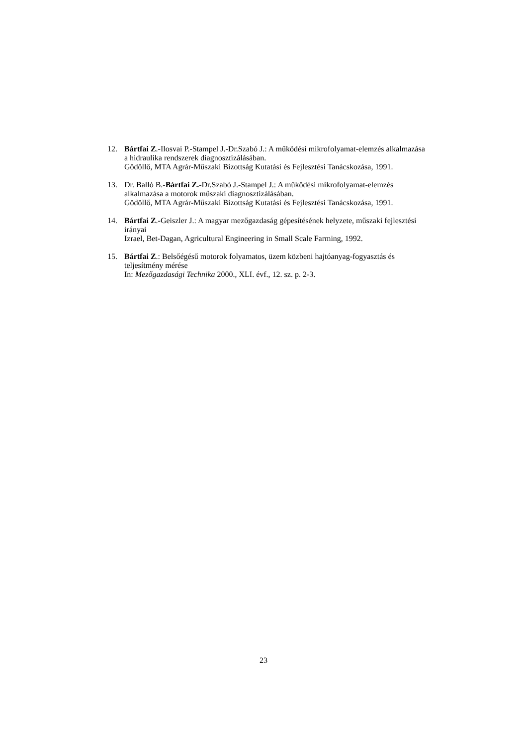12. Bártfai Z.-Ilosvai P.-Stampel J.-Dr.Szabó J.: A működési mikrofolyamat-elemzés alkalmazása a hidraulika rendszerek diagnosztizálásában.
Gödöllő, MTA Agrár-Műszaki Bizottság Kutatási és Fejlesztési Tanácskozása, 1991.
13. Dr. Balló B.-Bártfai Z.-Dr.Szabó J.-Stampel J.: A működési mikrofolyamat-elemzés alkalmazása a motorok műszaki diagnosztizálásában.
Gödöllő, MTA Agrár-Műszaki Bizottság Kutatási és Fejlesztési Tanácskozása, 1991.
14. Bártfai Z.-Geiszler J.: A magyar mezőgazdaság gépesítésének helyzete, műszaki fejlesztési irányai
Izrael, Bet-Dagan, Agricultural Engineering in Small Scale Farming, 1992.
15. Bártfai Z.: Belsőégésű motorok folyamatos, üzem közbeni hajtóanyag-fogyasztás és teljesítmény mérése
In: Mezőgazdasági Technika 2000., XLI. évf., 12. sz. p. 2-3.
23